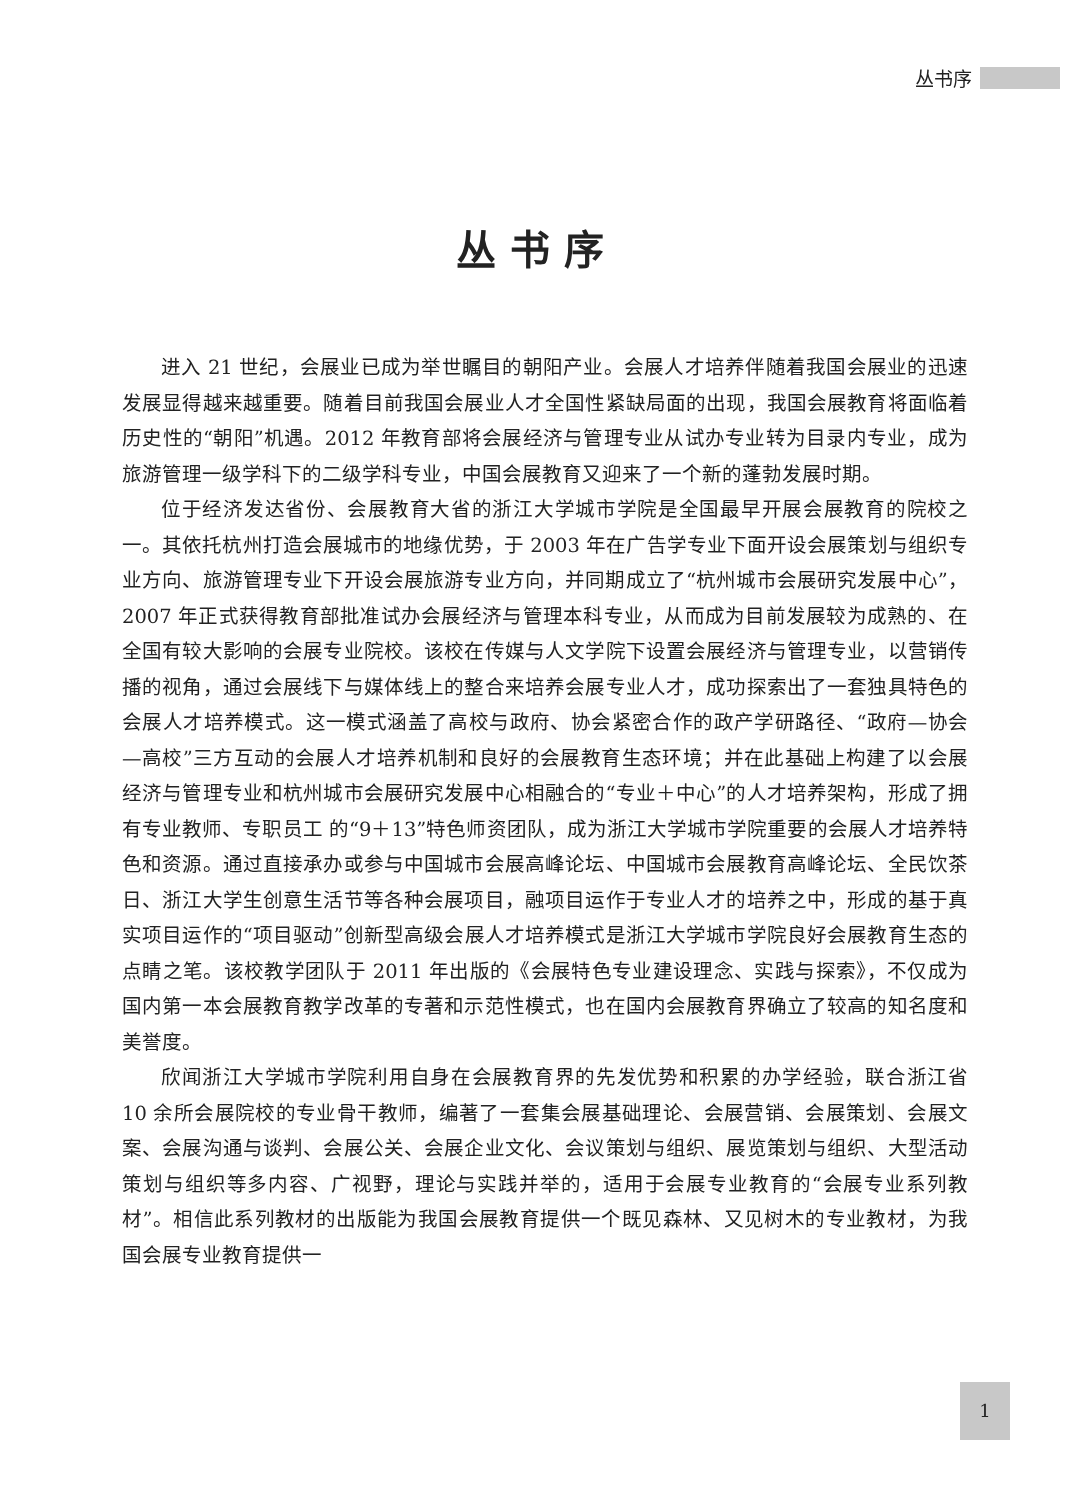丛书序
丛书序
进入 21 世纪，会展业已成为举世瞩目的朝阳产业。会展人才培养伴随着我国会展业的迅速发展显得越来越重要。随着目前我国会展业人才全国性紧缺局面的出现，我国会展教育将面临着历史性的“朝阳”机遇。2012 年教育部将会展经济与管理专业从试办专业转为目录内专业，成为旅游管理一级学科下的二级学科专业，中国会展教育又迎来了一个新的蓬勃发展时期。
位于经济发达省份、会展教育大省的浙江大学城市学院是全国最早开展会展教育的院校之一。其依托杭州打造会展城市的地缘优势，于 2003 年在广告学专业下面开设会展策划与组织专业方向、旅游管理专业下开设会展旅游专业方向，并同期成立了“杭州城市会展研究发展中心”，2007 年正式获得教育部批准试办会展经济与管理本科专业，从而成为目前发展较为成熟的、在全国有较大影响的会展专业院校。该校在传媒与人文学院下设置会展经济与管理专业，以营销传播的视角，通过会展线下与媒体线上的整合来培养会展专业人才，成功探索出了一套独具特色的会展人才培养模式。这一模式涵盖了高校与政府、协会紧密合作的政产学研路径、“政府—协会—高校”三方互动的会展人才培养机制和良好的会展教育生态环境；并在此基础上构建了以会展经济与管理专业和杭州城市会展研究发展中心相融合的“专业＋中心”的人才培养架构，形成了拥有专业教师、专职员工 的“9＋13”特色师资团队，成为浙江大学城市学院重要的会展人才培养特色和资源。通过直接承办或参与中国城市会展高峰论坛、中国城市会展教育高峰论坛、全民饮茶日、浙江大学生创意生活节等各种会展项目，融项目运作于专业人才的培养之中，形成的基于真实项目运作的“项目驱动”创新型高级会展人才培养模式是浙江大学城市学院良好会展教育生态的点睛之笔。该校教学团队于 2011 年出版的《会展特色专业建设理念、实践与探索》，不仅成为国内第一本会展教育教学改革的专著和示范性模式，也在国内会展教育界确立了较高的知名度和美誉度。
欣闻浙江大学城市学院利用自身在会展教育界的先发优势和积累的办学经验，联合浙江省 10 余所会展院校的专业骨干教师，编著了一套集会展基础理论、会展营销、会展策划、会展文案、会展沟通与谈判、会展公关、会展企业文化、会议策划与组织、展览策划与组织、大型活动策划与组织等多内容、广视野，理论与实践并举的，适用于会展专业教育的“会展专业系列教材”。相信此系列教材的出版能为我国会展教育提供一个既见森林、又见树木的专业教材，为我国会展专业教育提供一
1